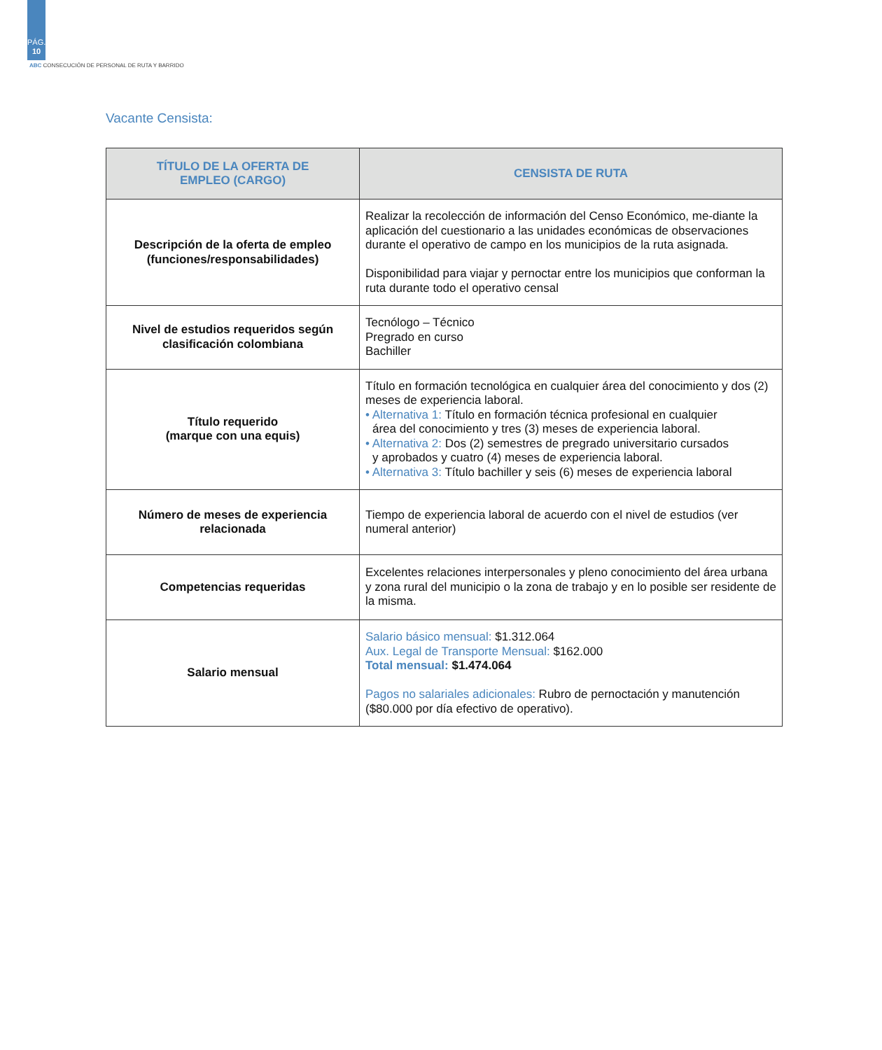PÁG.
10
ABC CONSECUCIÓN DE PERSONAL DE RUTA Y BARRIDO
Vacante Censista:
| TÍTULO DE LA OFERTA DE EMPLEO (CARGO) | CENSISTA DE RUTA |
| --- | --- |
| Descripción de la oferta de empleo (funciones/responsabilidades) | Realizar la recolección de información del Censo Económico, me-diante la aplicación del cuestionario a las unidades económicas de observaciones durante el operativo de campo en los municipios de la ruta asignada. Disponibilidad para viajar y pernoctar entre los municipios que conforman la ruta durante todo el operativo censal |
| Nivel de estudios requeridos según clasificación colombiana | Tecnólogo – Técnico Pregrado en curso Bachiller |
| Título requerido (marque con una equis) | Título en formación tecnológica en cualquier área del conocimiento y dos (2) meses de experiencia laboral. • Alternativa 1: Título en formación técnica profesional en cualquier área del conocimiento y tres (3) meses de experiencia laboral. • Alternativa 2: Dos (2) semestres de pregrado universitario cursados y aprobados y cuatro (4) meses de experiencia laboral. • Alternativa 3: Título bachiller y seis (6) meses de experiencia laboral |
| Número de meses de experiencia relacionada | Tiempo de experiencia laboral de acuerdo con el nivel de estudios (ver numeral anterior) |
| Competencias requeridas | Excelentes relaciones interpersonales y pleno conocimiento del área urbana y zona rural del municipio o la zona de trabajo y en lo posible ser residente de la misma. |
| Salario mensual | Salario básico mensual: $1.312.064 Aux. Legal de Transporte Mensual: $162.000 Total mensual: $1.474.064 Pagos no salariales adicionales: Rubro de pernoctación y manutención ($80.000 por día efectivo de operativo). |